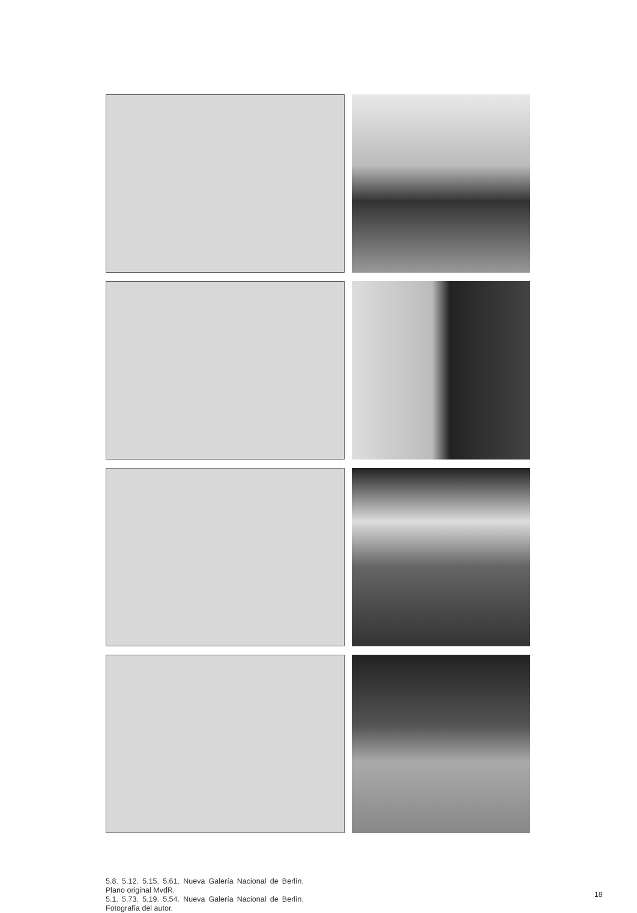5.8. 5.12. 5.15. 5.61. Nueva Galería Nacional de Berlín. Plano original MvdR.
5.1. 5.73. 5.19. 5.54. Nueva Galería Nacional de Berlín. Fotografía del autor.
18